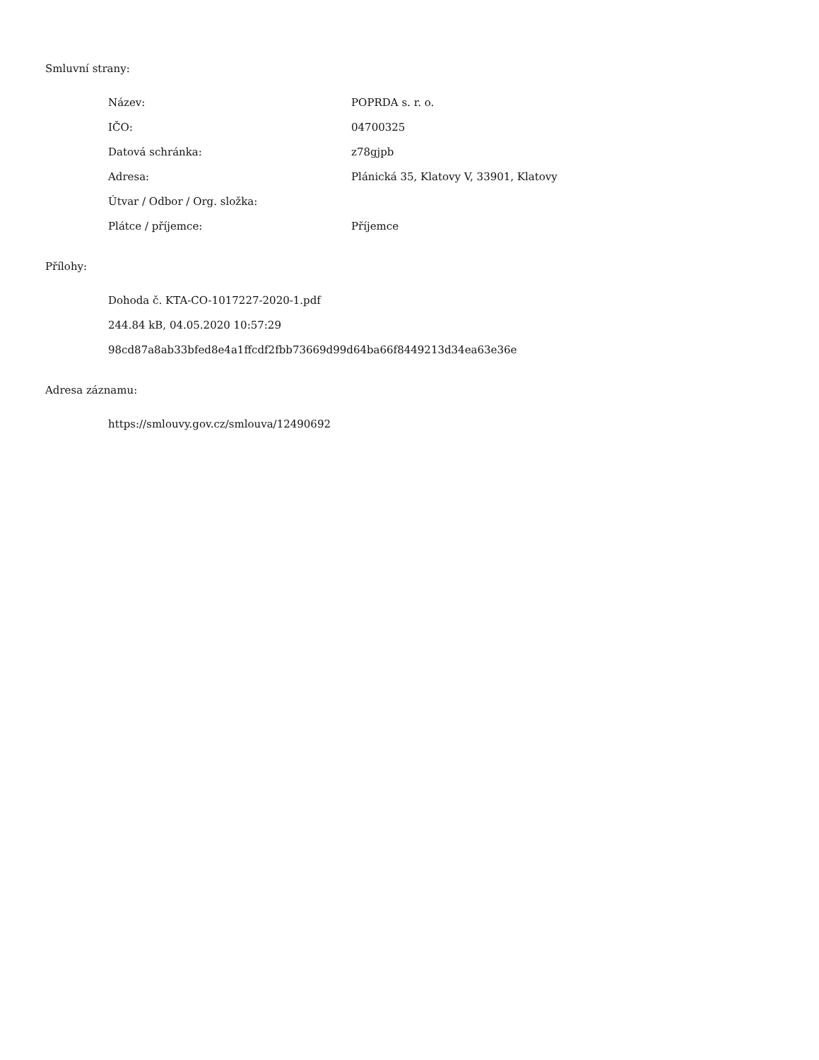Smluvní strany:
| Název: | POPRDA s. r. o. |
| IČO: | 04700325 |
| Datová schránka: | z78gjpb |
| Adresa: | Plánická 35, Klatovy V, 33901, Klatovy |
| Útvar / Odbor / Org. složka: | |
| Plátce / příjemce: | Příjemce |
Přílohy:
Dohoda č. KTA-CO-1017227-2020-1.pdf
244.84 kB, 04.05.2020 10:57:29
98cd87a8ab33bfed8e4a1ffcdf2fbb73669d99d64ba66f8449213d34ea63e36e
Adresa záznamu:
https://smlouvy.gov.cz/smlouva/12490692